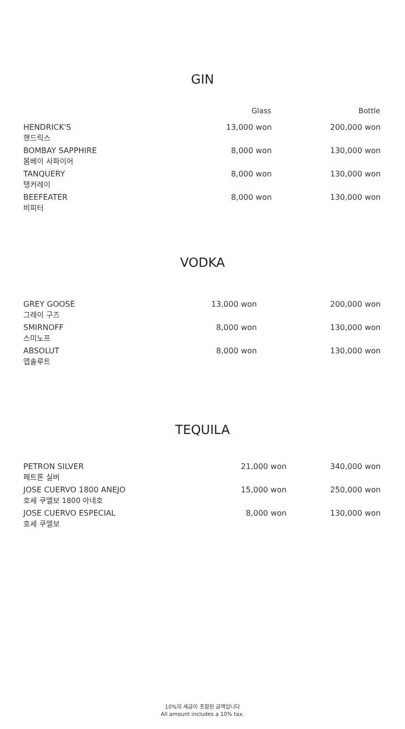GIN
| | | Glass | Bottle |
| --- | --- | --- | --- |
| HENDRICK'S | | 13,000 won | 200,000 won |
| 핸드릭스 | | | |
| BOMBAY SAPPHIRE | | 8,000 won | 130,000 won |
| 봄베이 사파이어 | | | |
| TANQUERY | | 8,000 won | 130,000 won |
| 탱커레이 | | | |
| BEEFEATER | | 8,000 won | 130,000 won |
| 비피터 | | | |
VODKA
| GREY GOOSE | | 13,000 won | 200,000 won |
| 그레이 구즈 | | | |
| SMIRNOFF | | 8,000 won | 130,000 won |
| 스미노프 | | | |
| ABSOLUT | | 8,000 won | 130,000 won |
| 앱솔루트 | | | |
TEQUILA
| PETRON SILVER | | 21,000 won | 340,000 won |
| 페트론 실버 | | | |
| JOSE CUERVO 1800 ANEJO | | 15,000 won | 250,000 won |
| 호세 쿠엘보 1800 아네호 | | | |
| JOSE CUERVO ESPECIAL | | 8,000 won | 130,000 won |
| 호세 쿠엘보 | | | |
10%의 세금이 포함된 금액입니다
All amount includes a 10% tax.